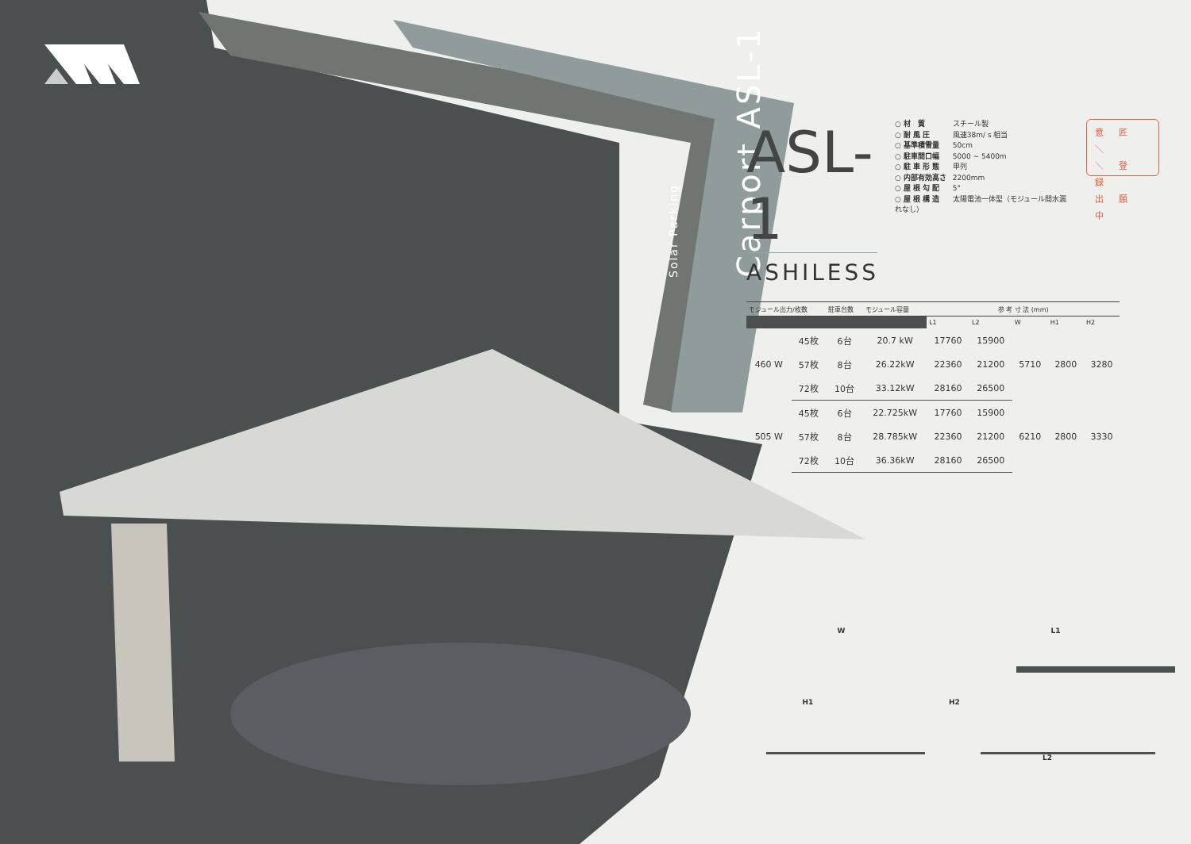Solar Parking Carport ASL-1
ASL-1
ASHILESS
○ 材　質 スチール製
○ 耐 風 圧 風速38m/ s 相当
○ 基準積雪量 50cm
○ 駐車間口幅 5000 ~ 5400m
○ 駐 車 形 態 単列
○ 内部有効高さ 2200mm
○ 屋 根 勾 配 5°
○ 屋 根 構 造 太陽電池一体型（モジュール間水漏れなし）
意 匠 ＼
＼ 登 録
出 願 中
| モジュール出力/枚数 | | 駐車台数 | モジュール容量 | 参 考 寸 法 (mm) | | | | |
| --- | --- | --- | --- | --- | --- | --- | --- | --- |
| | | | | L1 | L2 | W | H1 | H2 |
| 460 W | 45枚 | 6台 | 20.7 kW | 17760 | 15900 | 5710 | 2800 | 3280 |
| | 57枚 | 8台 | 26.22kW | 22360 | 21200 | | | |
| | 72枚 | 10台 | 33.12kW | 28160 | 26500 | | | |
| 505 W | 45枚 | 6台 | 22.725kW | 17760 | 15900 | 6210 | 2800 | 3330 |
| | 57枚 | 8台 | 28.785kW | 22360 | 21200 | | | |
| | 72枚 | 10台 | 36.36kW | 28160 | 26500 | | | |
W L1
H1 H2
L2